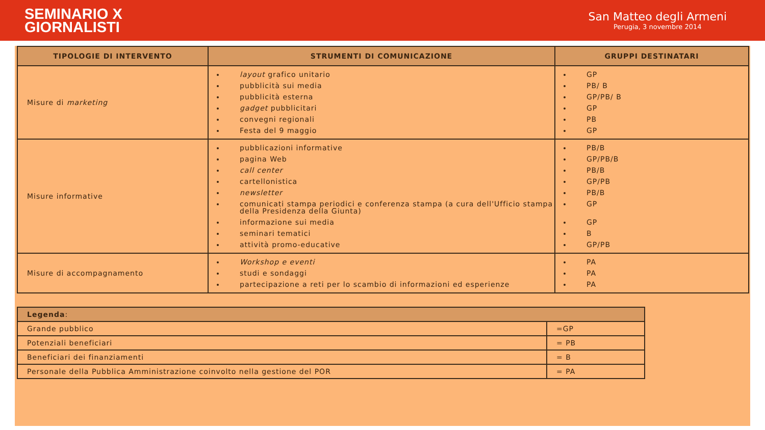SEMINARIO X
GIORNALISTI
San Matteo degli Armeni
Perugia, 3 novembre 2014
| TIPOLOGIE DI INTERVENTO | STRUMENTI DI COMUNICAZIONE | GRUPPI DESTINATARI |
| --- | --- | --- |
| Misure di marketing | layout grafico unitario pubblicità sui media pubblicità esterna gadget pubblicitari convegni regionali Festa del 9 maggio | GP PB/ B GP/PB/ B GP PB GP |
| Misure informative | pubblicazioni informative pagina Web call center cartellonistica newsletter comunicati stampa periodici e conferenza stampa (a cura dell'Ufficio stampa della Presidenza della Giunta) informazione sui media seminari tematici attività promo-educative | PB/B GP/PB/B PB/B GP/PB PB/B GP GP B GP/PB |
| Misure di accompagnamento | Workshop e eventi studi e sondaggi partecipazione a reti per lo scambio di informazioni ed esperienze | PA PA PA |
| Legenda : | |
| Grande pubblico | =GP |
| Potenziali beneficiari | = PB |
| Beneficiari dei finanziamenti | = B |
| Personale della Pubblica Amministrazione coinvolto nella gestione del POR | = PA |